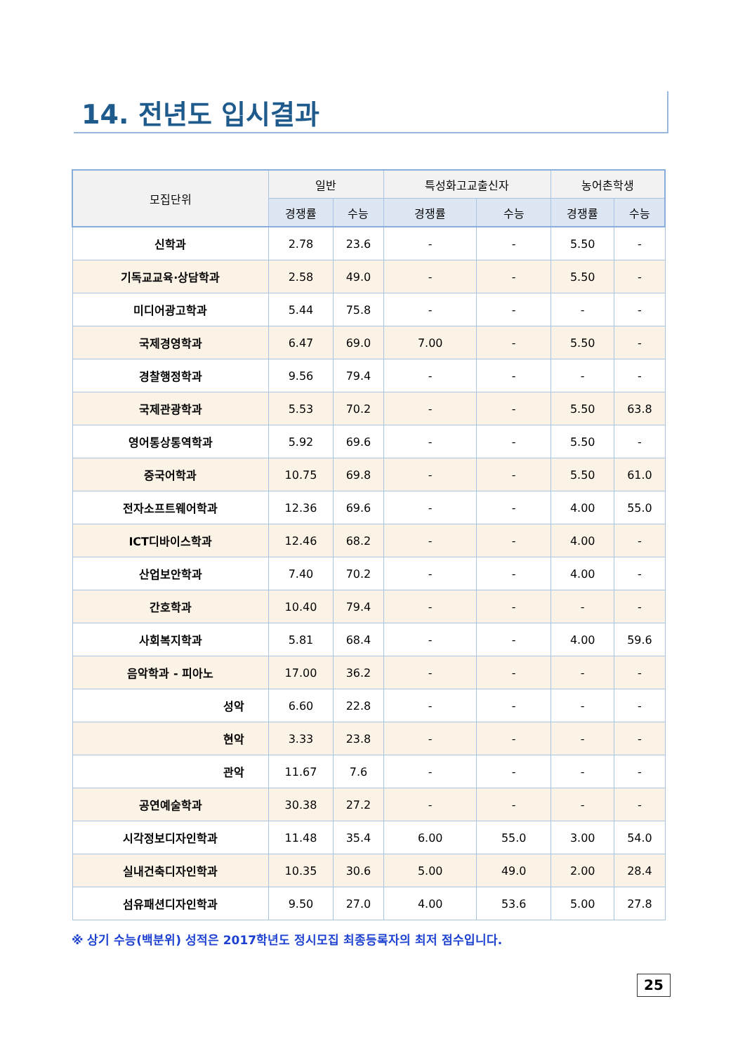14. 전년도 입시결과
| 모집단위 | 일반 | | 특성화고교출신자 | | 농어촌학생 | |
| --- | --- | --- | --- | --- | --- | --- |
| | 경쟁률 | 수능 | 경쟁률 | 수능 | 경쟁률 | 수능 |
| 신학과 | 2.78 | 23.6 | - | - | 5.50 | - |
| 기독교교육·상담학과 | 2.58 | 49.0 | - | - | 5.50 | - |
| 미디어광고학과 | 5.44 | 75.8 | - | - | - | - |
| 국제경영학과 | 6.47 | 69.0 | 7.00 | - | 5.50 | - |
| 경찰행정학과 | 9.56 | 79.4 | - | - | - | - |
| 국제관광학과 | 5.53 | 70.2 | - | - | 5.50 | 63.8 |
| 영어통상통역학과 | 5.92 | 69.6 | - | - | 5.50 | - |
| 중국어학과 | 10.75 | 69.8 | - | - | 5.50 | 61.0 |
| 전자소프트웨어학과 | 12.36 | 69.6 | - | - | 4.00 | 55.0 |
| ICT디바이스학과 | 12.46 | 68.2 | - | - | 4.00 | - |
| 산업보안학과 | 7.40 | 70.2 | - | - | 4.00 | - |
| 간호학과 | 10.40 | 79.4 | - | - | - | - |
| 사회복지학과 | 5.81 | 68.4 | - | - | 4.00 | 59.6 |
| 음악학과 - 피아노 | 17.00 | 36.2 | - | - | - | - |
| 성악 | 6.60 | 22.8 | - | - | - | - |
| 현악 | 3.33 | 23.8 | - | - | - | - |
| 관악 | 11.67 | 7.6 | - | - | - | - |
| 공연예술학과 | 30.38 | 27.2 | - | - | - | - |
| 시각정보디자인학과 | 11.48 | 35.4 | 6.00 | 55.0 | 3.00 | 54.0 |
| 실내건축디자인학과 | 10.35 | 30.6 | 5.00 | 49.0 | 2.00 | 28.4 |
| 섬유패션디자인학과 | 9.50 | 27.0 | 4.00 | 53.6 | 5.00 | 27.8 |
※ 상기 수능(백분위) 성적은 2017학년도 정시모집 최종등록자의 최저 점수입니다.
25